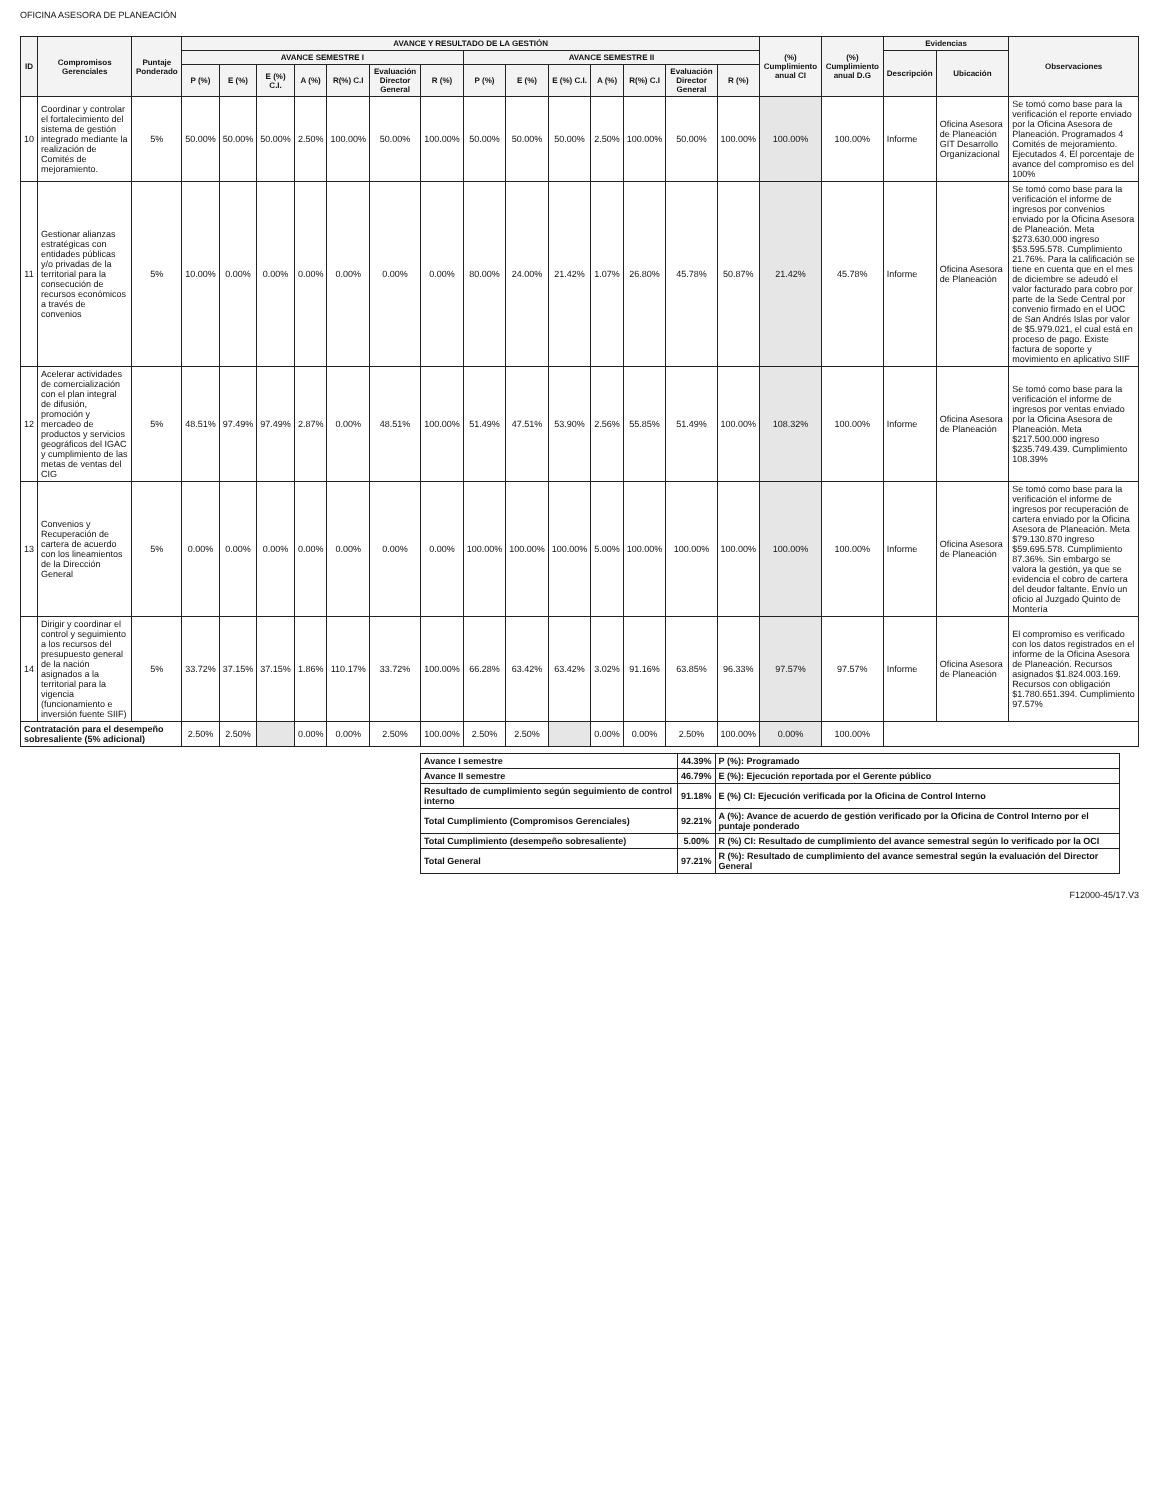OFICINA ASESORA DE PLANEACIÓN
| ID | Compromisos Gerenciales | Puntaje Ponderado | AVANCE Y RESULTADO DE LA GESTIÓN | | | | | | | | | | | | | | (%) Cumplimiento anual CI | (%) Cumplimiento anual D.G | Evidencias | | Observaciones |
| --- | --- | --- | --- | --- | --- | --- | --- | --- | --- | --- | --- | --- | --- | --- | --- | --- | --- | --- | --- | --- | --- |
| | | | AVANCE SEMESTRE I | | | | | | | AVANCE SEMESTRE II | | | | | | | | | Descripción | Ubicación | |
| | | | P (%) | E (%) | E (%) C.I. | A (%) | R(%) C.I | Evaluación Director General | R (%) | P (%) | E (%) | E (%) C.I. | A (%) | R(%) C.I | Evaluación Director General | R (%) | | | | | |
| 10 | Coordinar y controlar el fortalecimiento del sistema de gestión integrado mediante la realización de Comités de mejoramiento. | 5% | 50.00% | 50.00% | 50.00% | 2.50% | 100.00% | 50.00% | 100.00% | 50.00% | 50.00% | 50.00% | 2.50% | 100.00% | 50.00% | 100.00% | 100.00% | 100.00% | Informe | Oficina Asesora de Planeación GIT Desarrollo Organizacional | Se tomó como base para la verificación el reporte enviado por la Oficina Asesora de Planeación. Programados 4 Comités de mejoramiento. Ejecutados 4. El porcentaje de avance del compromiso es del 100% |
| 11 | Gestionar alianzas estratégicas con entidades públicas y/o privadas de la territorial para la consecución de recursos económicos a través de convenios | 5% | 10.00% | 0.00% | 0.00% | 0.00% | 0.00% | 0.00% | 0.00% | 80.00% | 24.00% | 21.42% | 1.07% | 26.80% | 45.78% | 50.87% | 21.42% | 45.78% | Informe | Oficina Asesora de Planeación | Se tomó como base para la verificación el informe de ingresos por convenios enviado por la Oficina Asesora de Planeación. Meta $273.630.000 ingreso $53.595.578. Cumplimiento 21.76%. Para la calificación se tiene en cuenta que en el mes de diciembre se adeudó el valor facturado para cobro por parte de la Sede Central por convenio firmado en el UOC de San Andrés Islas por valor de $5.979.021, el cual está en proceso de pago. Existe factura de soporte y movimiento en aplicativo SIIF |
| 12 | Acelerar actividades de comercialización con el plan integral de difusión, promoción y mercadeo de productos y servicios geográficos del IGAC y cumplimiento de las metas de ventas del CIG | 5% | 48.51% | 97.49% | 97.49% | 2.87% | 0.00% | 48.51% | 100.00% | 51.49% | 47.51% | 53.90% | 2.56% | 55.85% | 51.49% | 100.00% | 108.32% | 100.00% | Informe | Oficina Asesora de Planeación | Se tomó como base para la verificación el informe de ingresos por ventas enviado por la Oficina Asesora de Planeación. Meta $217.500.000 ingreso $235.749.439. Cumplimiento 108.39% |
| 13 | Convenios y Recuperación de cartera de acuerdo con los lineamientos de la Dirección General | 5% | 0.00% | 0.00% | 0.00% | 0.00% | 0.00% | 0.00% | 0.00% | 100.00% | 100.00% | 100.00% | 5.00% | 100.00% | 100.00% | 100.00% | 100.00% | 100.00% | Informe | Oficina Asesora de Planeación | Se tomó como base para la verificación el informe de ingresos por recuperación de cartera enviado por la Oficina Asesora de Planeación. Meta $79.130.870 ingreso $59.695.578. Cumplimiento 87.36%. Sin embargo se valora la gestión, ya que se evidencia el cobro de cartera del deudor faltante. Envío un oficio al Juzgado Quinto de Montería |
| 14 | Dirigir y coordinar el control y seguimiento a los recursos del presupuesto general de la nación asignados a la territorial para la vigencia (funcionamiento e inversión fuente SIIF) | 5% | 33.72% | 37.15% | 37.15% | 1.86% | 110.17% | 33.72% | 100.00% | 66.28% | 63.42% | 63.42% | 3.02% | 91.16% | 63.85% | 96.33% | 97.57% | 97.57% | Informe | Oficina Asesora de Planeación | El compromiso es verificado con los datos registrados en el informe de la Oficina Asesora de Planeación. Recursos asignados $1.824.003.169. Recursos con obligación $1.780.651.394. Cumplimiento 97.57% |
| Contratación para el desempeño sobresaliente (5% adicional) | | | 2.50% | 2.50% | | 0.00% | 0.00% | 2.50% | 100.00% | 2.50% | 2.50% | | 0.00% | 0.00% | 2.50% | 100.00% | 0.00% | 100.00% | | | |
| Avance I semestre | 44.39% | P (%): Programado |
| Avance II semestre | 46.79% | E (%): Ejecución reportada por el Gerente público |
| Resultado de cumplimiento según seguimiento de control interno | 91.18% | E (%) CI: Ejecución verificada por la Oficina de Control Interno |
| Total Cumplimiento (Compromisos Gerenciales) | 92.21% | A (%): Avance de acuerdo de gestión verificado por la Oficina de Control Interno por el puntaje ponderado |
| Total Cumplimiento (desempeño sobresaliente) | 5.00% | R (%) CI: Resultado de cumplimiento del avance semestral según lo verificado por la OCI |
| Total General | 97.21% | R (%): Resultado de cumplimiento del avance semestral según la evaluación del Director General |
F12000-45/17.V3